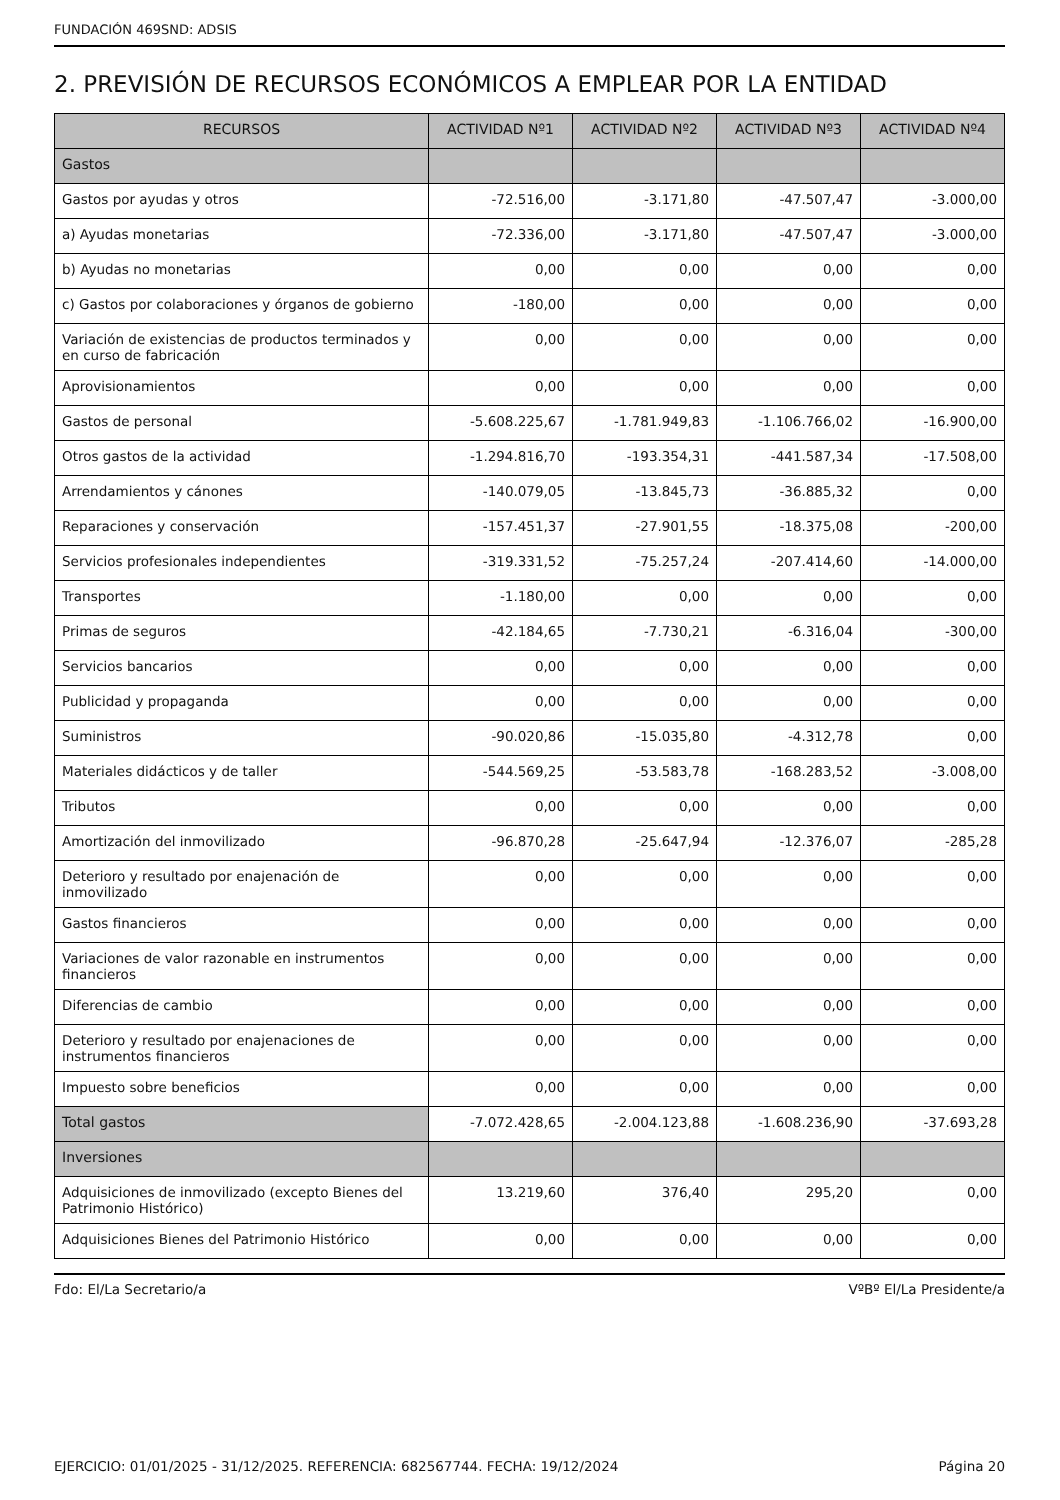FUNDACIÓN 469SND: ADSIS
2. PREVISIÓN DE RECURSOS ECONÓMICOS A EMPLEAR POR LA ENTIDAD
| RECURSOS | ACTIVIDAD Nº1 | ACTIVIDAD Nº2 | ACTIVIDAD Nº3 | ACTIVIDAD Nº4 |
| --- | --- | --- | --- | --- |
| Gastos | | | | |
| Gastos por ayudas y otros | -72.516,00 | -3.171,80 | -47.507,47 | -3.000,00 |
| a) Ayudas monetarias | -72.336,00 | -3.171,80 | -47.507,47 | -3.000,00 |
| b) Ayudas no monetarias | 0,00 | 0,00 | 0,00 | 0,00 |
| c) Gastos por colaboraciones y órganos de gobierno | -180,00 | 0,00 | 0,00 | 0,00 |
| Variación de existencias de productos terminados y en curso de fabricación | 0,00 | 0,00 | 0,00 | 0,00 |
| Aprovisionamientos | 0,00 | 0,00 | 0,00 | 0,00 |
| Gastos de personal | -5.608.225,67 | -1.781.949,83 | -1.106.766,02 | -16.900,00 |
| Otros gastos de la actividad | -1.294.816,70 | -193.354,31 | -441.587,34 | -17.508,00 |
| Arrendamientos y cánones | -140.079,05 | -13.845,73 | -36.885,32 | 0,00 |
| Reparaciones y conservación | -157.451,37 | -27.901,55 | -18.375,08 | -200,00 |
| Servicios profesionales independientes | -319.331,52 | -75.257,24 | -207.414,60 | -14.000,00 |
| Transportes | -1.180,00 | 0,00 | 0,00 | 0,00 |
| Primas de seguros | -42.184,65 | -7.730,21 | -6.316,04 | -300,00 |
| Servicios bancarios | 0,00 | 0,00 | 0,00 | 0,00 |
| Publicidad y propaganda | 0,00 | 0,00 | 0,00 | 0,00 |
| Suministros | -90.020,86 | -15.035,80 | -4.312,78 | 0,00 |
| Materiales didácticos y de taller | -544.569,25 | -53.583,78 | -168.283,52 | -3.008,00 |
| Tributos | 0,00 | 0,00 | 0,00 | 0,00 |
| Amortización del inmovilizado | -96.870,28 | -25.647,94 | -12.376,07 | -285,28 |
| Deterioro y resultado por enajenación de inmovilizado | 0,00 | 0,00 | 0,00 | 0,00 |
| Gastos financieros | 0,00 | 0,00 | 0,00 | 0,00 |
| Variaciones de valor razonable en instrumentos financieros | 0,00 | 0,00 | 0,00 | 0,00 |
| Diferencias de cambio | 0,00 | 0,00 | 0,00 | 0,00 |
| Deterioro y resultado por enajenaciones de instrumentos financieros | 0,00 | 0,00 | 0,00 | 0,00 |
| Impuesto sobre beneficios | 0,00 | 0,00 | 0,00 | 0,00 |
| Total gastos | -7.072.428,65 | -2.004.123,88 | -1.608.236,90 | -37.693,28 |
| Inversiones | | | | |
| Adquisiciones de inmovilizado (excepto Bienes del Patrimonio Histórico) | 13.219,60 | 376,40 | 295,20 | 0,00 |
| Adquisiciones Bienes del Patrimonio Histórico | 0,00 | 0,00 | 0,00 | 0,00 |
Fdo: El/La Secretario/a VºBº El/La Presidente/a
EJERCICIO: 01/01/2025 - 31/12/2025. REFERENCIA: 682567744. FECHA: 19/12/2024 Página 20